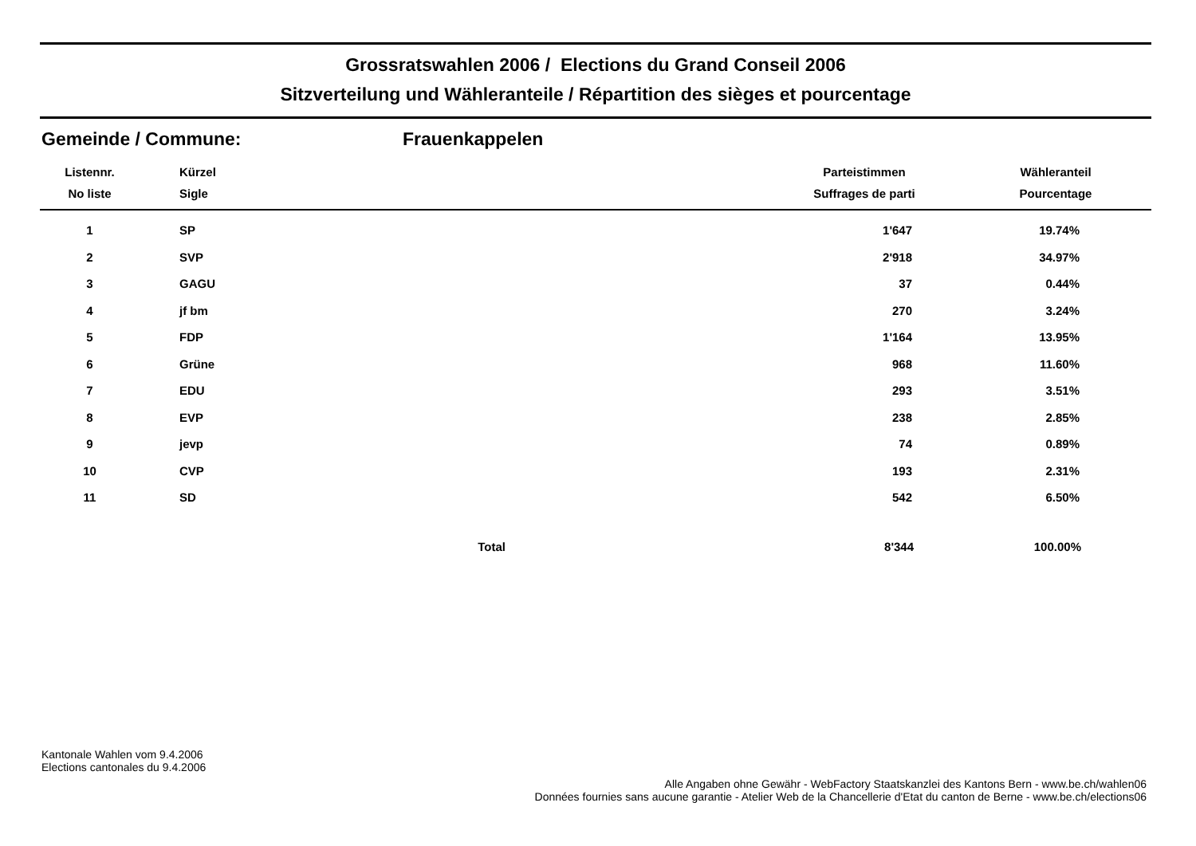Grossratswahlen 2006 / Elections du Grand Conseil 2006
Sitzverteilung und Wähleranteile / Répartition des sièges et pourcentage
Gemeinde / Commune: Frauenkappelen
| Listennr. | Kürzel | | Parteistimmen | Wähleranteil |
| --- | --- | --- | --- | --- |
| No liste | Sigle | | Suffrages de parti | Pourcentage |
| 1 | SP | | 1'647 | 19.74% |
| 2 | SVP | | 2'918 | 34.97% |
| 3 | GAGU | | 37 | 0.44% |
| 4 | jf bm | | 270 | 3.24% |
| 5 | FDP | | 1'164 | 13.95% |
| 6 | Grüne | | 968 | 11.60% |
| 7 | EDU | | 293 | 3.51% |
| 8 | EVP | | 238 | 2.85% |
| 9 | jevp | | 74 | 0.89% |
| 10 | CVP | | 193 | 2.31% |
| 11 | SD | | 542 | 6.50% |
| | | Total | 8'344 | 100.00% |
Kantonale Wahlen vom 9.4.2006
Elections cantonales du 9.4.2006
Alle Angaben ohne Gewähr - WebFactory Staatskanzlei des Kantons Bern - www.be.ch/wahlen06
Données fournies sans aucune garantie - Atelier Web de la Chancellerie d'Etat du canton de Berne - www.be.ch/elections06